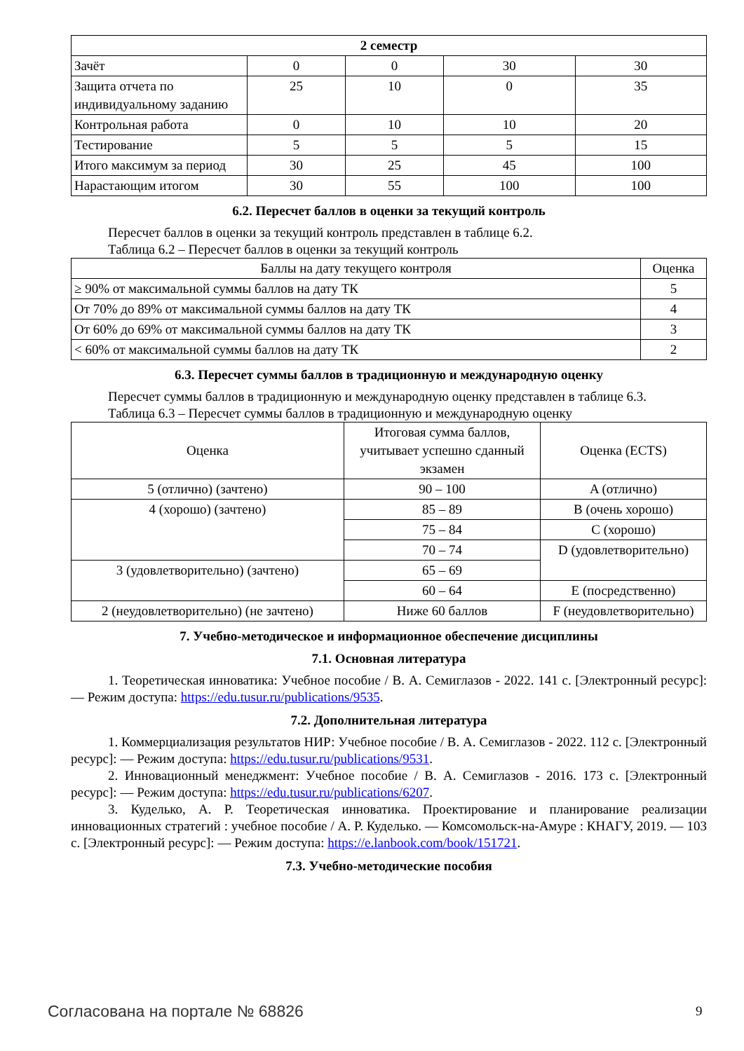| 2 семестр | | | | |
| --- | --- | --- | --- | --- |
| Зачёт | 0 | 0 | 30 | 30 |
| Защита отчета по индивидуальному заданию | 25 | 10 | 0 | 35 |
| Контрольная работа | 0 | 10 | 10 | 20 |
| Тестирование | 5 | 5 | 5 | 15 |
| Итого максимум за период | 30 | 25 | 45 | 100 |
| Нарастающим итогом | 30 | 55 | 100 | 100 |
6.2. Пересчет баллов в оценки за текущий контроль
Пересчет баллов в оценки за текущий контроль представлен в таблице 6.2.
Таблица 6.2 – Пересчет баллов в оценки за текущий контроль
| Баллы на дату текущего контроля | Оценка |
| --- | --- |
| ≥ 90% от максимальной суммы баллов на дату ТК | 5 |
| От 70% до 89% от максимальной суммы баллов на дату ТК | 4 |
| От 60% до 69% от максимальной суммы баллов на дату ТК | 3 |
| < 60% от максимальной суммы баллов на дату ТК | 2 |
6.3. Пересчет суммы баллов в традиционную и международную оценку
Пересчет суммы баллов в традиционную и международную оценку представлен в таблице 6.3.
Таблица 6.3 – Пересчет суммы баллов в традиционную и международную оценку
| Оценка | Итоговая сумма баллов, учитывает успешно сданный экзамен | Оценка (ECTS) |
| --- | --- | --- |
| 5 (отлично) (зачтено) | 90 – 100 | A (отлично) |
| 4 (хорошо) (зачтено) | 85 – 89 | B (очень хорошо) |
| | 75 – 84 | C (хорошо) |
| | 70 – 74 | D (удовлетворительно) |
| 3 (удовлетворительно) (зачтено) | 65 – 69 | |
| | 60 – 64 | E (посредственно) |
| 2 (неудовлетворительно) (не зачтено) | Ниже 60 баллов | F (неудовлетворительно) |
7. Учебно-методическое и информационное обеспечение дисциплины
7.1. Основная литература
1. Теоретическая инноватика: Учебное пособие / В. А. Семиглазов - 2022. 141 с. [Электронный ресурс]: — Режим доступа: https://edu.tusur.ru/publications/9535.
7.2. Дополнительная литература
1. Коммерциализация результатов НИР: Учебное пособие / В. А. Семиглазов - 2022. 112 с. [Электронный ресурс]: — Режим доступа: https://edu.tusur.ru/publications/9531.
2. Инновационный менеджмент: Учебное пособие / В. А. Семиглазов - 2016. 173 с. [Электронный ресурс]: — Режим доступа: https://edu.tusur.ru/publications/6207.
3. Куделько, А. Р. Теоретическая инноватика. Проектирование и планирование реализации инновационных стратегий : учебное пособие / А. Р. Куделько. — Комсомольск-на-Амуре : КНАГУ, 2019. — 103 с. [Электронный ресурс]: — Режим доступа: https://e.lanbook.com/book/151721.
7.3. Учебно-методические пособия
Согласована на портале № 68826 9